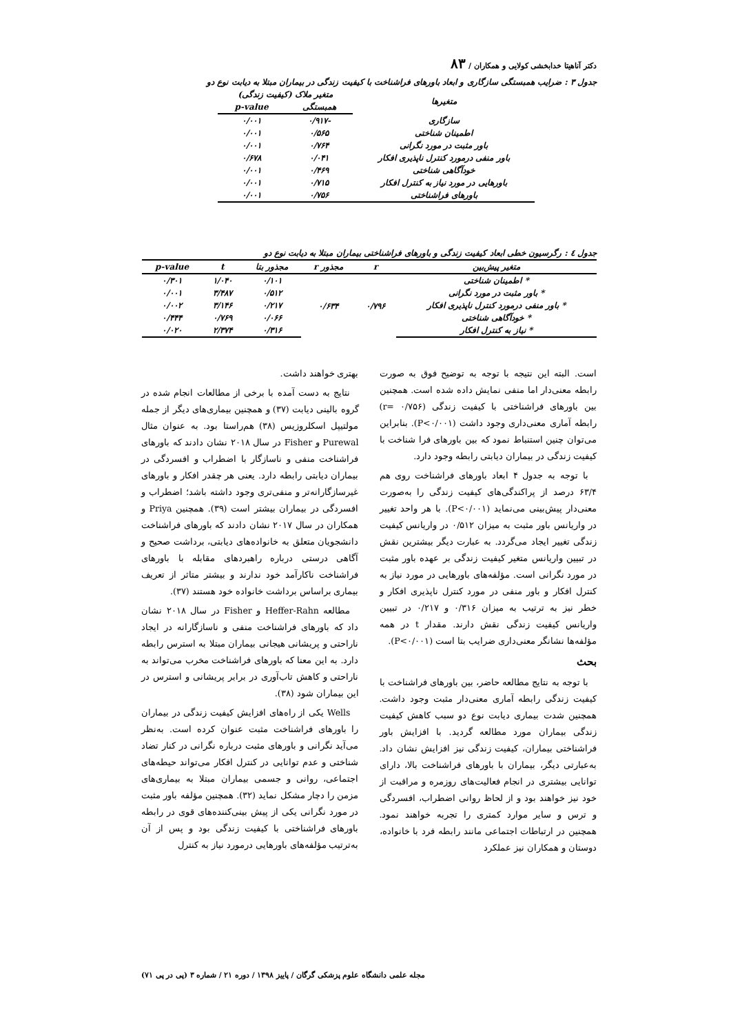دکتر آناهیتا خدابخشی کولایی و همکاران / ۸۳
جدول ۳ : ضرایب همبستگی سازگاری و ابعاد باورهای فراشناخت با کیفیت زندگی در بیماران مبتلا به دیابت نوع دو
| متغیرها | متغیر ملاک (کیفیت زندگی) | |
| --- | --- | --- |
| | همبستگی | p-value |
| سازگاری | -۰/۹۱۷ | ۰/۰۰۱ |
| اطمینان شناختی | ۰/۵۶۵ | ۰/۰۰۱ |
| باور مثبت در مورد نگرانی | ۰/۷۶۴ | ۰/۰۰۱ |
| باور منفی درمورد کنترل ناپذیری افکار | ۰/۰۴۱ | ۰/۶۷۸ |
| خودآگاهی شناختی | ۰/۴۶۹ | ۰/۰۰۱ |
| باورهایی در مورد نیاز به کنترل افکار | ۰/۷۱۵ | ۰/۰۰۱ |
| باورهای فراشناختی | ۰/۷۵۶ | ۰/۰۰۱ |
جدول ٤ : رگرسیون خطی ابعاد کیفیت زندگی و باورهای فراشناختی بیماران مبتلا به دیابت نوع دو
| متغیر پیش‌بین | r | مجذور r | مجذور بتا | t | p-value |
| --- | --- | --- | --- | --- | --- |
| * اطمینان شناختی | ۰/۷۹۶ | ۰/۶۳۴ | ۰/۱۰۱ | ۱/۰۴۰ | ۰/۳۰۱ |
| * باور مثبت در مورد نگرانی | | | ۰/۵۱۲ | ۳/۴۸۷ | ۰/۰۰۱ |
| * باور منفی درمورد کنترل ناپذیری افکار | | | ۰/۲۱۷ | ۳/۱۴۶ | ۰/۰۰۲ |
| * خودآگاهی شناختی | | | ۰/۰۶۶ | ۰/۷۶۹ | ۰/۴۴۴ |
| * نیاز به کنترل افکار | | | ۰/۳۱۶ | ۲/۳۷۴ | ۰/۰۲۰ |
است. البته این نتیجه با توجه به توضیح فوق به صورت رابطه معنی‌دار اما منفی نمایش داده شده است. همچنین بین باورهای فراشناختی با کیفیت زندگی (r= ۰/۷۵۶) رابطه آماری معنی‌داری وجود داشت (P<۰/۰۰۱). بنابراین می‌توان چنین استنباط نمود که بین باورهای فرا شناخت با کیفیت زندگی در بیماران دیابتی رابطه وجود دارد.
با توجه به جدول ۴ ابعاد باورهای فراشناخت روی هم ۶۳/۴ درصد از پراکندگی‌های کیفیت زندگی را به‌صورت معنی‌دار پیش‌بینی می‌نماید (P<۰/۰۰۱). با هر واحد تغییر در واریانس باور مثبت به میزان ۰/۵۱۲ در واریانس کیفیت زندگی تغییر ایجاد می‌گردد. به عبارت دیگر بیشترین نقش در تبیین واریانس متغیر کیفیت زندگی بر عهده باور مثبت در مورد نگرانی است. مؤلفه‌های باورهایی در مورد نیاز به کنترل افکار و باور منفی در مورد کنترل ناپذیری افکار و خطر نیز به ترتیب به میزان ۰/۳۱۶ و ۰/۲۱۷ در تبیین واریانس کیفیت زندگی نقش دارند. مقدار t در همه مؤلفه‌ها نشانگر معنی‌داری ضرایب بتا است (P<۰/۰۰۱).
بحث
با توجه به نتایج مطالعه حاضر، بین باورهای فراشناخت با کیفیت زندگی رابطه آماری معنی‌دار مثبت وجود داشت. همچنین شدت بیماری دیابت نوع دو سبب کاهش کیفیت زندگی بیماران مورد مطالعه گردید. با افزایش باور فراشناختی بیماران، کیفیت زندگی نیز افزایش نشان داد. به‌عبارتی دیگر، بیماران با باورهای فراشناخت بالا، دارای توانایی بیشتری در انجام فعالیت‌های روزمره و مراقبت از خود نیز خواهند بود و از لحاظ روانی اضطراب، افسردگی و ترس و سایر موارد کمتری را تجربه خواهند نمود. همچنین در ارتباطات اجتماعی مانند رابطه فرد با خانواده، دوستان و همکاران نیز عملکرد
بهتری خواهند داشت.
نتایج به دست آمده با برخی از مطالعات انجام شده در گروه بالینی دیابت (۳۷) و همچنین بیماری‌های دیگر از جمله مولتیپل اسکلروزیس (۳۸) هم‌راستا بود. به عنوان مثال Purewal و Fisher در سال ۲۰۱۸ نشان دادند که باورهای فراشناخت منفی و ناسازگار با اضطراب و افسردگی در بیماران دیابتی رابطه دارد. یعنی هر چقدر افکار و باورهای غیرسازگارانه‌تر و منفی‌تری وجود داشته باشد؛ اضطراب و افسردگی در بیماران بیشتر است (۳۹). همچنین Priya و همکاران در سال ۲۰۱۷ نشان دادند که باورهای فراشناخت دانشجویان متعلق به خانواده‌های دیابتی، برداشت صحیح و آگاهی درستی درباره راهبردهای مقابله با باورهای فراشناخت ناکارآمد خود ندارند و بیشتر متاثر از تعریف بیماری براساس برداشت خانواده خود هستند (۳۷).
مطالعه Heffer-Rahn و Fisher در سال ۲۰۱۸ نشان داد که باورهای فراشناخت منفی و ناسازگارانه در ایجاد ناراحتی و پریشانی هیجانی بیماران مبتلا به استرس رابطه دارد. به این معنا که باورهای فراشناخت مخرب می‌تواند به ناراحتی و کاهش تاب‌آوری در برابر پریشانی و استرس در این بیماران شود (۳۸).
Wells یکی از راه‌های افزایش کیفیت زندگی در بیماران را باورهای فراشناخت مثبت عنوان کرده است. به‌نظر می‌آید نگرانی و باورهای مثبت درباره نگرانی در کنار تضاد شناختی و عدم توانایی در کنترل افکار می‌تواند حیطه‌های اجتماعی، روانی و جسمی بیماران مبتلا به بیماری‌های مزمن را دچار مشکل نماید (۳۲). همچنین مؤلفه باور مثبت در مورد نگرانی یکی از پیش بینی‌کننده‌های قوی در رابطه باورهای فراشناختی با کیفیت زندگی بود و پس از آن به‌ترتیب مؤلفه‌های باورهایی درمورد نیاز به کنترل
مجله علمی دانشگاه علوم پزشکی گرگان / پاییز ۱۳۹۸ / دوره ۲۱ / شماره ۳ (پی در پی ۷۱)